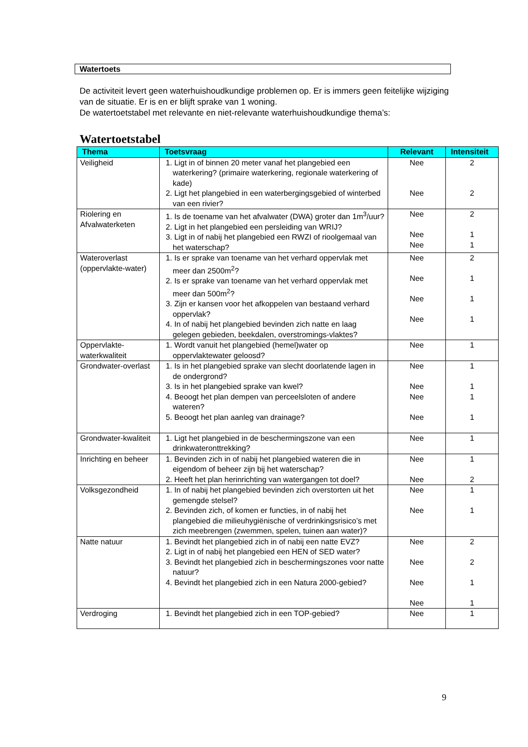Watertoets
De activiteit levert geen waterhuishoudkundige problemen op. Er is immers geen feitelijke wijziging van de situatie. Er is en er blijft sprake van 1 woning.
De watertoetstabel met relevante en niet-relevante waterhuishoudkundige thema’s:
Watertoetstabel
| Thema | Toetsvraag | Relevant | Intensiteit |
| --- | --- | --- | --- |
| Veiligheid | 1. Ligt in of binnen 20 meter vanaf het plangebied een waterkering? (primaire waterkering, regionale waterkering of kade) 2. Ligt het plangebied in een waterbergingsgebied of winterbed van een rivier? | Nee Nee | 2 2 |
| Riolering en Afvalwaterketen | 1. Is de toename van het afvalwater (DWA) groter dan 1m<sup>3</sup>/uur? 2. Ligt in het plangebied een persleiding van WRIJ? 3. Ligt in of nabij het plangebied een RWZI of rioolgemaal van het waterschap? | Nee Nee Nee | 2 1 1 |
| Wateroverlast (oppervlakte-water) | 1. Is er sprake van toename van het verhard oppervlak met meer dan 2500m<sup>2</sup>? 2. Is er sprake van toename van het verhard oppervlak met meer dan 500m<sup>2</sup>? 3. Zijn er kansen voor het afkoppelen van bestaand verhard oppervlak? 4. In of nabij het plangebied bevinden zich natte en laag gelegen gebieden, beekdalen, overstromings-vlaktes? | Nee Nee Nee Nee | 2 1 1 1 |
| Oppervlakte-waterkwaliteit | 1. Wordt vanuit het plangebied (hemel)water op oppervlaktewater geloosd? | Nee | 1 |
| Grondwater-overlast | 1. Is in het plangebied sprake van slecht doorlatende lagen in de ondergrond? 3. Is in het plangebied sprake van kwel? 4. Beoogt het plan dempen van perceelsloten of andere wateren? 5. Beoogt het plan aanleg van drainage? | Nee Nee Nee Nee | 1 1 1 1 |
| Grondwater-kwaliteit | 1. Ligt het plangebied in de beschermingszone van een drinkwateronttrekking? | Nee | 1 |
| Inrichting en beheer | 1. Bevinden zich in of nabij het plangebied wateren die in eigendom of beheer zijn bij het waterschap? 2. Heeft het plan herinrichting van watergangen tot doel? | Nee Nee | 1 2 |
| Volksgezondheid | 1. In of nabij het plangebied bevinden zich overstorten uit het gemengde stelsel? 2. Bevinden zich, of komen er functies, in of nabij het plangebied die milieuhygiënische of verdrinkingsrisico’s met zich meebrengen (zwemmen, spelen, tuinen aan water)? | Nee Nee | 1 1 |
| Natte natuur | 1. Bevindt het plangebied zich in of nabij een natte EVZ? 2. Ligt in of nabij het plangebied een HEN of SED water? 3. Bevindt het plangebied zich in beschermingszones voor natte natuur? 4. Bevindt het plangebied zich in een Natura 2000-gebied? | Nee Nee Nee Nee | 2 2 1 1 |
| Verdroging | 1. Bevindt het plangebied zich in een TOP-gebied? | Nee | 1 |
9